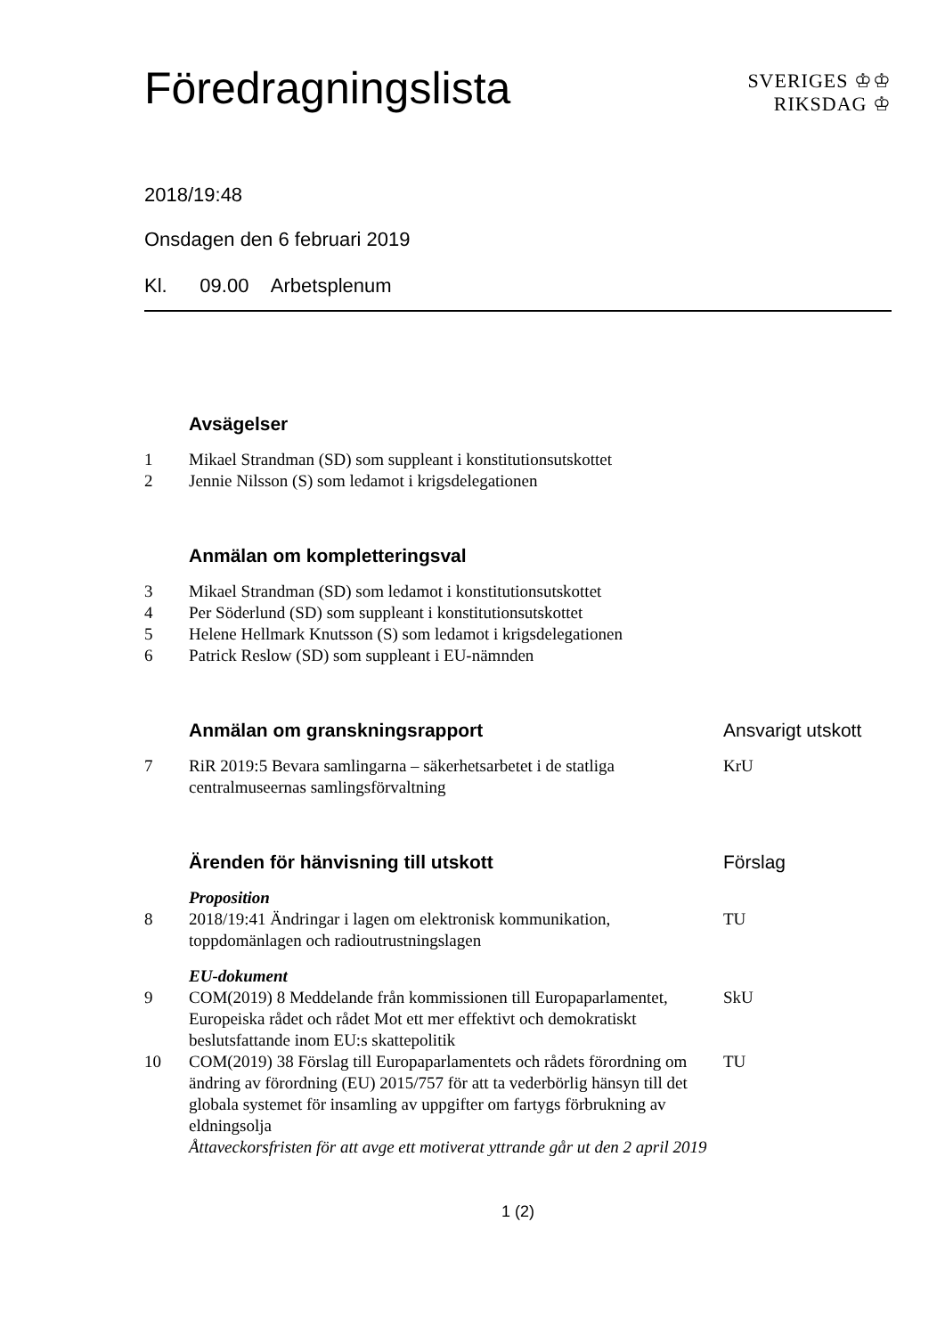Föredragningslista
SVERIGES ♔♔
RIKSDAG ♔
2018/19:48
Onsdagen den 6 februari 2019
Kl. 09.00 Arbetsplenum
| | Avsägelser | |
| 1 | Mikael Strandman (SD) som suppleant i konstitutionsutskottet | |
| 2 | Jennie Nilsson (S) som ledamot i krigsdelegationen | |
| | Anmälan om kompletteringsval | |
| 3 | Mikael Strandman (SD) som ledamot i konstitutionsutskottet | |
| 4 | Per Söderlund (SD) som suppleant i konstitutionsutskottet | |
| 5 | Helene Hellmark Knutsson (S) som ledamot i krigsdelegationen | |
| 6 | Patrick Reslow (SD) som suppleant i EU-nämnden | |
| | Anmälan om granskningsrapport | Ansvarigt utskott |
| 7 | RiR 2019:5 Bevara samlingarna – säkerhetsarbetet i de statliga centralmuseernas samlingsförvaltning | KrU |
| | Ärenden för hänvisning till utskott | Förslag |
| | Proposition | |
| 8 | 2018/19:41 Ändringar i lagen om elektronisk kommunikation, toppdomänlagen och radioutrustningslagen | TU |
| | EU-dokument | |
| 9 | COM(2019) 8 Meddelande från kommissionen till Europaparlamentet, Europeiska rådet och rådet Mot ett mer effektivt och demokratiskt beslutsfattande inom EU:s skattepolitik | SkU |
| 10 | COM(2019) 38 Förslag till Europaparlamentets och rådets förordning om ändring av förordning (EU) 2015/757 för att ta vederbörlig hänsyn till det globala systemet för insamling av uppgifter om fartygs förbrukning av eldningsolja Åttaveckorsfristen för att avge ett motiverat yttrande går ut den 2 april 2019 | TU |
1 (2)